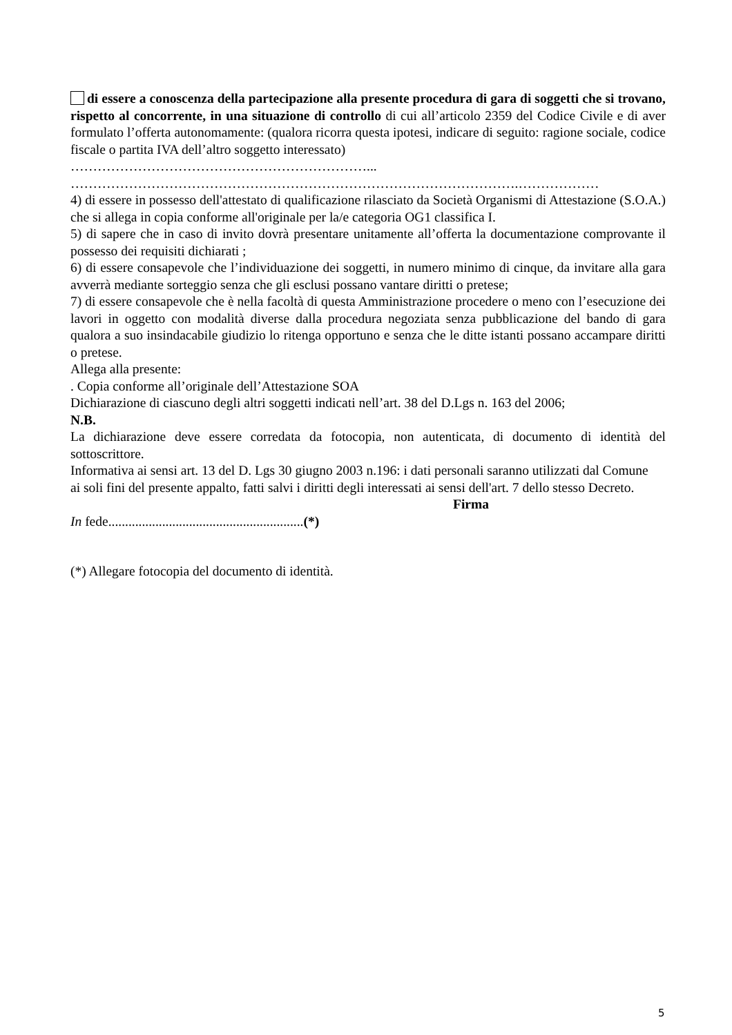di essere a conoscenza della partecipazione alla presente procedura di gara di soggetti che si trovano, rispetto al concorrente, in una situazione di controllo di cui all’articolo 2359 del Codice Civile e di aver formulato l’offerta autonomamente: (qualora ricorra questa ipotesi, indicare di seguito: ragione sociale, codice fiscale o partita IVA dell’altro soggetto interessato)
…………………………………………………………...
……………………………………………………………………………………….………………
4) di essere in possesso dell'attestato di qualificazione rilasciato da Società Organismi di Attestazione (S.O.A.) che si allega in copia conforme all'originale per la/e categoria OG1 classifica I.
5) di sapere che in caso di invito dovrà presentare unitamente all’offerta la documentazione comprovante il possesso dei requisiti dichiarati ;
6) di essere consapevole che l’individuazione dei soggetti, in numero minimo di cinque, da invitare alla gara avverrà mediante sorteggio senza che gli esclusi possano vantare diritti o pretese;
7) di essere consapevole che è nella facoltà di questa Amministrazione procedere o meno con l’esecuzione dei lavori in oggetto con modalità diverse dalla procedura negoziata senza pubblicazione del bando di gara qualora a suo insindacabile giudizio lo ritenga opportuno e senza che le ditte istanti possano accampare diritti o pretese.
Allega alla presente:
. Copia conforme all’originale dell’Attestazione SOA
Dichiarazione di ciascuno degli altri soggetti indicati nell’art. 38 del D.Lgs n. 163 del 2006;
N.B.
La dichiarazione deve essere corredata da fotocopia, non autenticata, di documento di identità del sottoscrittore.
Informativa ai sensi art. 13 del D. Lgs 30 giugno 2003 n.196: i dati personali saranno utilizzati dal Comune
ai soli fini del presente appalto, fatti salvi i diritti degli interessati ai sensi dell'art. 7 dello stesso Decreto.
Firma
In fede..........................................................(*)
(*) Allegare fotocopia del documento di identità.
5